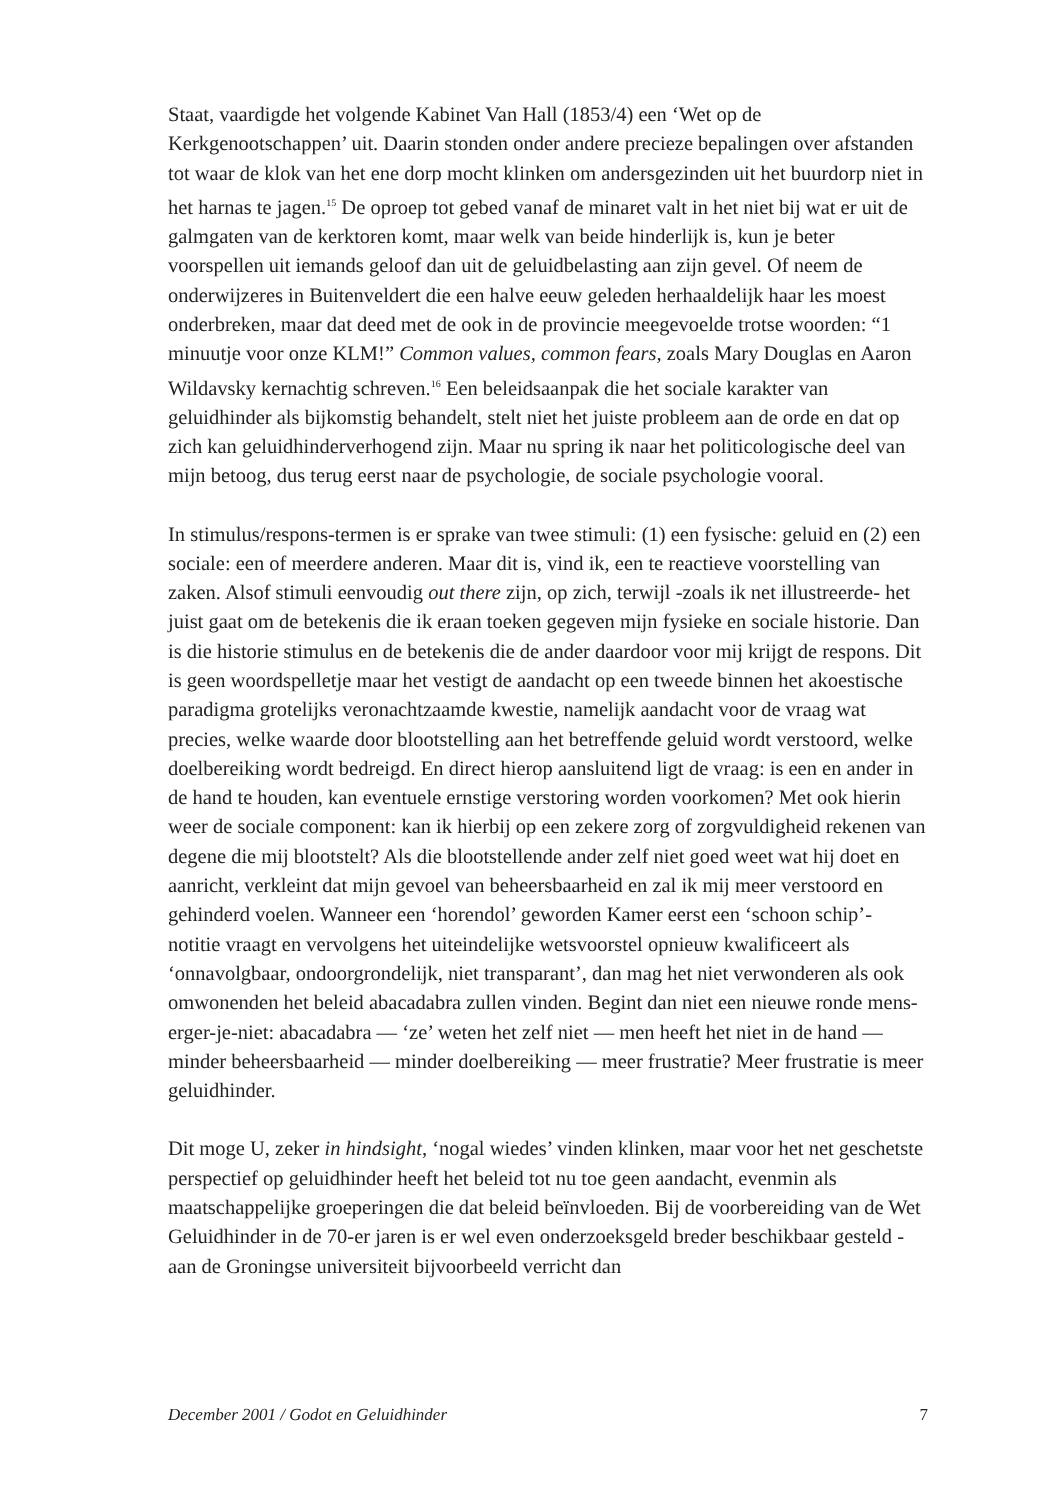Staat, vaardigde het volgende Kabinet Van Hall (1853/4) een ‘Wet op de Kerkgenootschappen’ uit. Daarin stonden onder andere precieze bepalingen over afstanden tot waar de klok van het ene dorp mocht klinken om andersgezinden uit het buurdorp niet in het harnas te jagen.<sup>15</sup> De oproep tot gebed vanaf de minaret valt in het niet bij wat er uit de galmgaten van de kerktoren komt, maar welk van beide hinderlijk is, kun je beter voorspellen uit iemands geloof dan uit de geluidbelasting aan zijn gevel. Of neem de onderwijzeres in Buitenveldert die een halve eeuw geleden herhaaldelijk haar les moest onderbreken, maar dat deed met de ook in de provincie meegevoelde trotse woorden: “1 minuutje voor onze KLM!” Common values, common fears, zoals Mary Douglas en Aaron Wildavsky kernachtig schreven.<sup>16</sup> Een beleidsaanpak die het sociale karakter van geluidhinder als bijkomstig behandelt, stelt niet het juiste probleem aan de orde en dat op zich kan geluidhinderverhogend zijn. Maar nu spring ik naar het politicologische deel van mijn betoog, dus terug eerst naar de psychologie, de sociale psychologie vooral.
In stimulus/respons-termen is er sprake van twee stimuli: (1) een fysische: geluid en (2) een sociale: een of meerdere anderen. Maar dit is, vind ik, een te reactieve voorstelling van zaken. Alsof stimuli eenvoudig out there zijn, op zich, terwijl -zoals ik net illustreerde- het juist gaat om de betekenis die ik eraan toeken gegeven mijn fysieke en sociale historie. Dan is die historie stimulus en de betekenis die de ander daardoor voor mij krijgt de respons. Dit is geen woordspelletje maar het vestigt de aandacht op een tweede binnen het akoestische paradigma grotelijks veronachtzaamde kwestie, namelijk aandacht voor de vraag wat precies, welke waarde door blootstelling aan het betreffende geluid wordt verstoord, welke doelbereiking wordt bedreigd. En direct hierop aansluitend ligt de vraag: is een en ander in de hand te houden, kan eventuele ernstige verstoring worden voorkomen? Met ook hierin weer de sociale component: kan ik hierbij op een zekere zorg of zorgvuldigheid rekenen van degene die mij blootstelt? Als die blootstellende ander zelf niet goed weet wat hij doet en aanricht, verkleint dat mijn gevoel van beheersbaarheid en zal ik mij meer verstoord en gehinderd voelen. Wanneer een ‘horendol’ geworden Kamer eerst een ‘schoon schip’- notitie vraagt en vervolgens het uiteindelijke wetsvoorstel opnieuw kwalificeert als ‘onnavolgbaar, ondoorgrondelijk, niet transparant’, dan mag het niet verwonderen als ook omwonenden het beleid abacadabra zullen vinden. Begint dan niet een nieuwe ronde mens-erger-je-niet: abacadabra — ‘ze’ weten het zelf niet — men heeft het niet in de hand — minder beheersbaarheid — minder doelbereiking — meer frustratie? Meer frustratie is meer geluidhinder.
Dit moge U, zeker in hindsight, ‘nogal wiedes’ vinden klinken, maar voor het net geschetste perspectief op geluidhinder heeft het beleid tot nu toe geen aandacht, evenmin als maatschappelijke groeperingen die dat beleid beïnvloeden. Bij de voorbereiding van de Wet Geluidhinder in de 70-er jaren is er wel even onderzoeksgeld breder beschikbaar gesteld - aan de Groningse universiteit bijvoorbeeld verricht dan
December 2001 / Godot en Geluidhinder 7